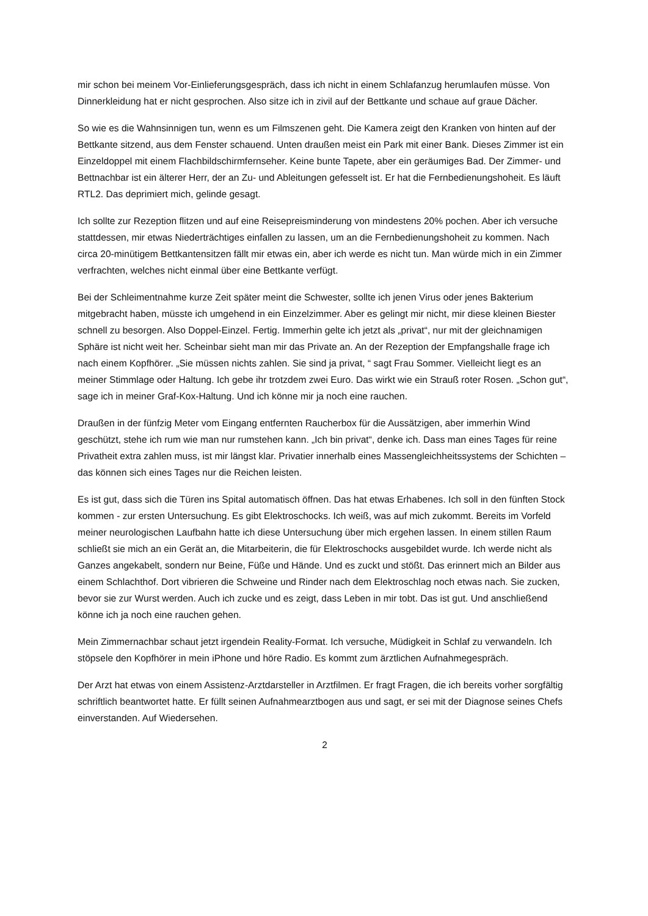mir schon bei meinem Vor-Einlieferungsgespräch, dass ich nicht in einem Schlafanzug herumlaufen müsse. Von Dinnerkleidung hat er nicht gesprochen. Also sitze ich in zivil auf der Bettkante und schaue auf graue Dächer.
So wie es die Wahnsinnigen tun, wenn es um Filmszenen geht. Die Kamera zeigt den Kranken von hinten auf der Bettkante sitzend, aus dem Fenster schauend. Unten draußen meist ein Park mit einer Bank. Dieses Zimmer ist ein Einzeldoppel mit einem Flachbildschirmfernseher. Keine bunte Tapete, aber ein geräumiges Bad. Der Zimmer- und Bettnachbar ist ein älterer Herr, der an Zu- und Ableitungen gefesselt ist. Er hat die Fernbedienungshoheit. Es läuft RTL2. Das deprimiert mich, gelinde gesagt.
Ich sollte zur Rezeption flitzen und auf eine Reisepreisminderung von mindestens 20% pochen. Aber ich versuche stattdessen, mir etwas Niederträchtiges einfallen zu lassen, um an die Fernbedienungshoheit zu kommen. Nach circa 20-minütigem Bettkantensitzen fällt mir etwas ein, aber ich werde es nicht tun. Man würde mich in ein Zimmer verfrachten, welches nicht einmal über eine Bettkante verfügt.
Bei der Schleimentnahme kurze Zeit später meint die Schwester, sollte ich jenen Virus oder jenes Bakterium mitgebracht haben, müsste ich umgehend in ein Einzelzimmer. Aber es gelingt mir nicht, mir diese kleinen Biester schnell zu besorgen. Also Doppel-Einzel. Fertig. Immerhin gelte ich jetzt als „privat“, nur mit der gleichnamigen Sphäre ist nicht weit her. Scheinbar sieht man mir das Private an. An der Rezeption der Empfangshalle frage ich nach einem Kopfhörer. „Sie müssen nichts zahlen. Sie sind ja privat, “ sagt Frau Sommer. Vielleicht liegt es an meiner Stimmlage oder Haltung. Ich gebe ihr trotzdem zwei Euro. Das wirkt wie ein Strauß roter Rosen. „Schon gut“, sage ich in meiner Graf-Kox-Haltung. Und ich könne mir ja noch eine rauchen.
Draußen in der fünfzig Meter vom Eingang entfernten Raucherbox für die Aussätzigen, aber immerhin Wind geschützt, stehe ich rum wie man nur rumstehen kann. „Ich bin privat“, denke ich. Dass man eines Tages für reine Privatheit extra zahlen muss, ist mir längst klar. Privatier innerhalb eines Massengleichheitssystems der Schichten – das können sich eines Tages nur die Reichen leisten.
Es ist gut, dass sich die Türen ins Spital automatisch öffnen. Das hat etwas Erhabenes. Ich soll in den fünften Stock kommen - zur ersten Untersuchung. Es gibt Elektroschocks. Ich weiß, was auf mich zukommt. Bereits im Vorfeld meiner neurologischen Laufbahn hatte ich diese Untersuchung über mich ergehen lassen. In einem stillen Raum schließt sie mich an ein Gerät an, die Mitarbeiterin, die für Elektroschocks ausgebildet wurde. Ich werde nicht als Ganzes angekabelt, sondern nur Beine, Füße und Hände. Und es zuckt und stößt. Das erinnert mich an Bilder aus einem Schlachthof. Dort vibrieren die Schweine und Rinder nach dem Elektroschlag noch etwas nach. Sie zucken, bevor sie zur Wurst werden. Auch ich zucke und es zeigt, dass Leben in mir tobt. Das ist gut. Und anschließend könne ich ja noch eine rauchen gehen.
Mein Zimmernachbar schaut jetzt irgendein Reality-Format. Ich versuche, Müdigkeit in Schlaf zu verwandeln. Ich stöpsele den Kopfhörer in mein iPhone und höre Radio. Es kommt zum ärztlichen Aufnahmegespräch.
Der Arzt hat etwas von einem Assistenz-Arztdarsteller in Arztfilmen. Er fragt Fragen, die ich bereits vorher sorgfältig schriftlich beantwortet hatte. Er füllt seinen Aufnahmearztbogen aus und sagt, er sei mit der Diagnose seines Chefs einverstanden. Auf Wiedersehen.
2